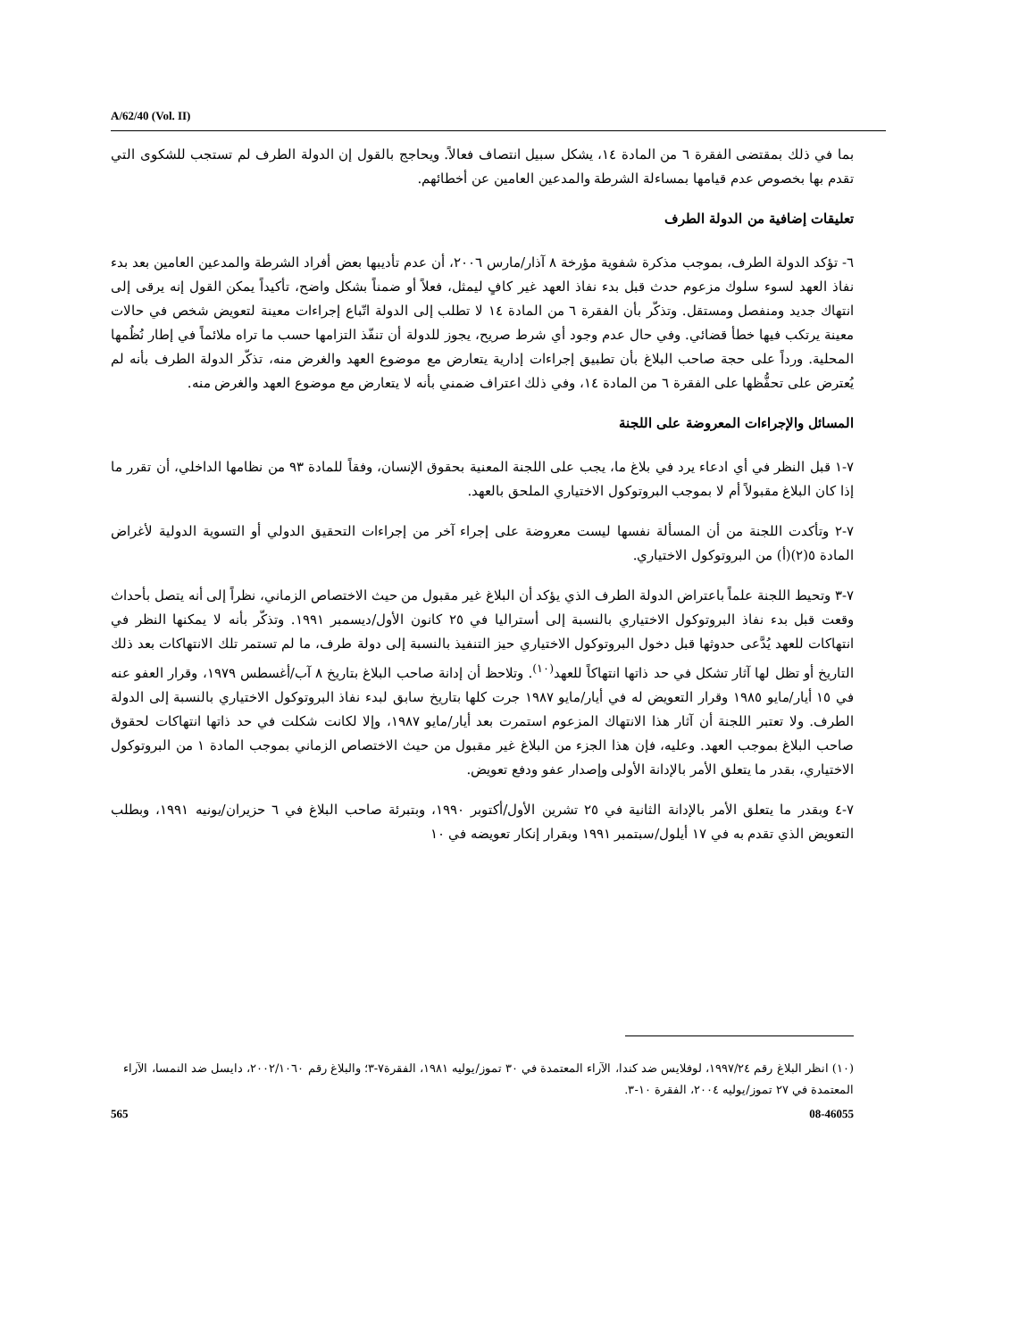A/62/40 (Vol. II)
بما في ذلك بمقتضى الفقرة ٦ من المادة ١٤، يشكل سبيل انتصاف فعالاً. ويحاجج بالقول إن الدولة الطرف لم تستجب للشكوى التي تقدم بها بخصوص عدم قيامها بمساءلة الشرطة والمدعين العامين عن أخطائهم.
تعليقات إضافية من الدولة الطرف
٦- تؤكد الدولة الطرف، بموجب مذكرة شفوية مؤرخة ٨ آذار/مارس ٢٠٠٦، أن عدم تأديبها بعض أفراد الشرطة والمدعين العامين بعد بدء نفاذ العهد لسوء سلوك مزعوم حدث قبل بدء نفاذ العهد غير كافٍ ليمثل، فعلاً أو ضمناً بشكل واضح، تأكيداً يمكن القول إنه يرقى إلى انتهاك جديد ومنفصل ومستقل. وتذكّر بأن الفقرة ٦ من المادة ١٤ لا تطلب إلى الدولة اتّباع إجراءات معينة لتعويض شخص في حالات معينة يرتكب فيها خطأ قضائي. وفي حال عدم وجود أي شرط صريح، يجوز للدولة أن تنفّذ التزامها حسب ما تراه ملائماً في إطار نُظُمها المحلية. ورداً على حجة صاحب البلاغ بأن تطبيق إجراءات إدارية يتعارض مع موضوع العهد والغرض منه، تذكّر الدولة الطرف بأنه لم يُعترض على تحفُّظها على الفقرة ٦ من المادة ١٤، وفي ذلك اعتراف ضمني بأنه لا يتعارض مع موضوع العهد والغرض منه.
المسائل والإجراءات المعروضة على اللجنة
٧-١ قبل النظر في أي ادعاء يرد في بلاغ ما، يجب على اللجنة المعنية بحقوق الإنسان، وفقاً للمادة ٩٣ من نظامها الداخلي، أن تقرر ما إذا كان البلاغ مقبولاً أم لا بموجب البروتوكول الاختياري الملحق بالعهد.
٧-٢ وتأكدت اللجنة من أن المسألة نفسها ليست معروضة على إجراء آخر من إجراءات التحقيق الدولي أو التسوية الدولية لأغراض المادة ٥(٢)(أ) من البروتوكول الاختياري.
٧-٣ وتحيط اللجنة علماً باعتراض الدولة الطرف الذي يؤكد أن البلاغ غير مقبول من حيث الاختصاص الزماني، نظراً إلى أنه يتصل بأحداث وقعت قبل بدء نفاذ البروتوكول الاختياري بالنسبة إلى أستراليا في ٢٥ كانون الأول/ديسمبر ١٩٩١. وتذكّر بأنه لا يمكنها النظر في انتهاكات للعهد يُدَّعى حدوثها قبل دخول البروتوكول الاختياري حيز التنفيذ بالنسبة إلى دولة طرف، ما لم تستمر تلك الانتهاكات بعد ذلك التاريخ أو تظل لها آثار تشكل في حد ذاتها انتهاكاً للعهد<sup>(١٠)</sup>. وتلاحظ أن إدانة صاحب البلاغ بتاريخ ٨ آب/أغسطس ١٩٧٩، وقرار العفو عنه في ١٥ أيار/مايو ١٩٨٥ وقرار التعويض له في أيار/مايو ١٩٨٧ جرت كلها بتاريخ سابق لبدء نفاذ البروتوكول الاختياري بالنسبة إلى الدولة الطرف. ولا تعتبر اللجنة أن آثار هذا الانتهاك المزعوم استمرت بعد أيار/مايو ١٩٨٧، وإلا لكانت شكلت في حد ذاتها انتهاكات لحقوق صاحب البلاغ بموجب العهد. وعليه، فإن هذا الجزء من البلاغ غير مقبول من حيث الاختصاص الزماني بموجب المادة ١ من البروتوكول الاختياري، بقدر ما يتعلق الأمر بالإدانة الأولى وإصدار عفو ودفع تعويض.
٧-٤ وبقدر ما يتعلق الأمر بالإدانة الثانية في ٢٥ تشرين الأول/أكتوبر ١٩٩٠، وبتبرئة صاحب البلاغ في ٦ حزيران/يونيه ١٩٩١، وبطلب التعويض الذي تقدم به في ١٧ أيلول/سبتمبر ١٩٩١ وبقرار إنكار تعويضه في ١٠
(١٠) انظر البلاغ رقم ١٩٩٧/٢٤، لوفلايس ضد كندا، الآراء المعتمدة في ٣٠ تموز/يوليه ١٩٨١، الفقرة٧-٣؛ والبلاغ رقم ٢٠٠٢/١٠٦٠، دايسل ضد النمسا، الآراء المعتمدة في ٢٧ تموز/يوليه ٢٠٠٤، الفقرة ١٠-٣.
565 08-46055